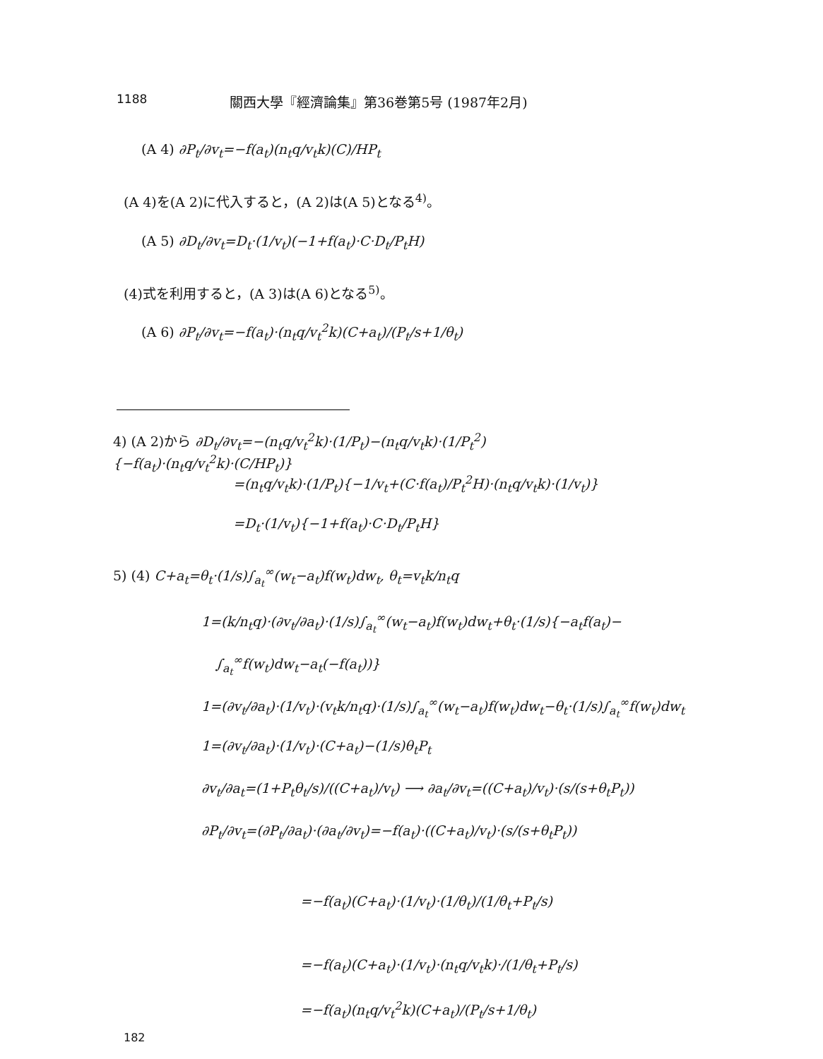1188 關西大學『經濟論集』第36巻第5号 (1987年2月)
(A 4) ∂P<sub>t</sub>/∂v<sub>t</sub>=−f(a<sub>t</sub>)(n<sub>t</sub>q/v<sub>t</sub>k)(C)/HP<sub>t</sub>
(A 4)を(A 2)に代入すると，(A 2)は(A 5)となる<sup>4)</sup>。
(A 5) ∂D<sub>t</sub>/∂v<sub>t</sub>=D<sub>t</sub>·(1/v<sub>t</sub>)(−1+f(a<sub>t</sub>)·C·D<sub>t</sub>/P<sub>t</sub>H)
(4)式を利用すると，(A 3)は(A 6)となる<sup>5)</sup>。
(A 6) ∂P<sub>t</sub>/∂v<sub>t</sub>=−f(a<sub>t</sub>)·(n<sub>t</sub>q/v<sub>t</sub><sup>2</sup>k)(C+a<sub>t</sub>)/(P<sub>t</sub>/s+1/θ<sub>t</sub>)
4) (A 2)から ∂D<sub>t</sub>/∂v<sub>t</sub>=−(n<sub>t</sub>q/v<sub>t</sub><sup>2</sup>k)·(1/P<sub>t</sub>)−(n<sub>t</sub>q/v<sub>t</sub>k)·(1/P<sub>t</sub><sup>2</sup>){−f(a<sub>t</sub>)·(n<sub>t</sub>q/v<sub>t</sub><sup>2</sup>k)·(C/HP<sub>t</sub>)}
=(n<sub>t</sub>q/v<sub>t</sub>k)·(1/P<sub>t</sub>){−1/v<sub>t</sub>+(C·f(a<sub>t</sub>)/P<sub>t</sub><sup>2</sup>H)·(n<sub>t</sub>q/v<sub>t</sub>k)·(1/v<sub>t</sub>)}
=D<sub>t</sub>·(1/v<sub>t</sub>){−1+f(a<sub>t</sub>)·C·D<sub>t</sub>/P<sub>t</sub>H}
5) (4) C+a<sub>t</sub>=θ<sub>t</sub>·(1/s)∫<sub>a<sub>t</sub></sub><sup>∞</sup>(w<sub>t</sub>−a<sub>t</sub>)f(w<sub>t</sub>)dw<sub>t</sub>, θ<sub>t</sub>=v<sub>t</sub>k/n<sub>t</sub>q
1=(k/n<sub>t</sub>q)·(∂v<sub>t</sub>/∂a<sub>t</sub>)·(1/s)∫<sub>a<sub>t</sub></sub><sup>∞</sup>(w<sub>t</sub>−a<sub>t</sub>)f(w<sub>t</sub>)dw<sub>t</sub>+θ<sub>t</sub>·(1/s){−a<sub>t</sub>f(a<sub>t</sub>)−
∫<sub>a<sub>t</sub></sub><sup>∞</sup>f(w<sub>t</sub>)dw<sub>t</sub>−a<sub>t</sub>(−f(a<sub>t</sub>))}
1=(∂v<sub>t</sub>/∂a<sub>t</sub>)·(1/v<sub>t</sub>)·(v<sub>t</sub>k/n<sub>t</sub>q)·(1/s)∫<sub>a<sub>t</sub></sub><sup>∞</sup>(w<sub>t</sub>−a<sub>t</sub>)f(w<sub>t</sub>)dw<sub>t</sub>−θ<sub>t</sub>·(1/s)∫<sub>a<sub>t</sub></sub><sup>∞</sup>f(w<sub>t</sub>)dw<sub>t</sub>
1=(∂v<sub>t</sub>/∂a<sub>t</sub>)·(1/v<sub>t</sub>)·(C+a<sub>t</sub>)−(1/s)θ<sub>t</sub>P<sub>t</sub>
∂v<sub>t</sub>/∂a<sub>t</sub>=(1+P<sub>t</sub>θ<sub>t</sub>/s)/((C+a<sub>t</sub>)/v<sub>t</sub>) ⟶ ∂a<sub>t</sub>/∂v<sub>t</sub>=((C+a<sub>t</sub>)/v<sub>t</sub>)·(s/(s+θ<sub>t</sub>P<sub>t</sub>))
∂P<sub>t</sub>/∂v<sub>t</sub>=(∂P<sub>t</sub>/∂a<sub>t</sub>)·(∂a<sub>t</sub>/∂v<sub>t</sub>)=−f(a<sub>t</sub>)·((C+a<sub>t</sub>)/v<sub>t</sub>)·(s/(s+θ<sub>t</sub>P<sub>t</sub>))
=−f(a<sub>t</sub>)(C+a<sub>t</sub>)·(1/v<sub>t</sub>)·(1/θ<sub>t</sub>)/(1/θ<sub>t</sub>+P<sub>t</sub>/s)
=−f(a<sub>t</sub>)(C+a<sub>t</sub>)·(1/v<sub>t</sub>)·(n<sub>t</sub>q/v<sub>t</sub>k)·/(1/θ<sub>t</sub>+P<sub>t</sub>/s)
=−f(a<sub>t</sub>)(n<sub>t</sub>q/v<sub>t</sub><sup>2</sup>k)(C+a<sub>t</sub>)/(P<sub>t</sub>/s+1/θ<sub>t</sub>)
182